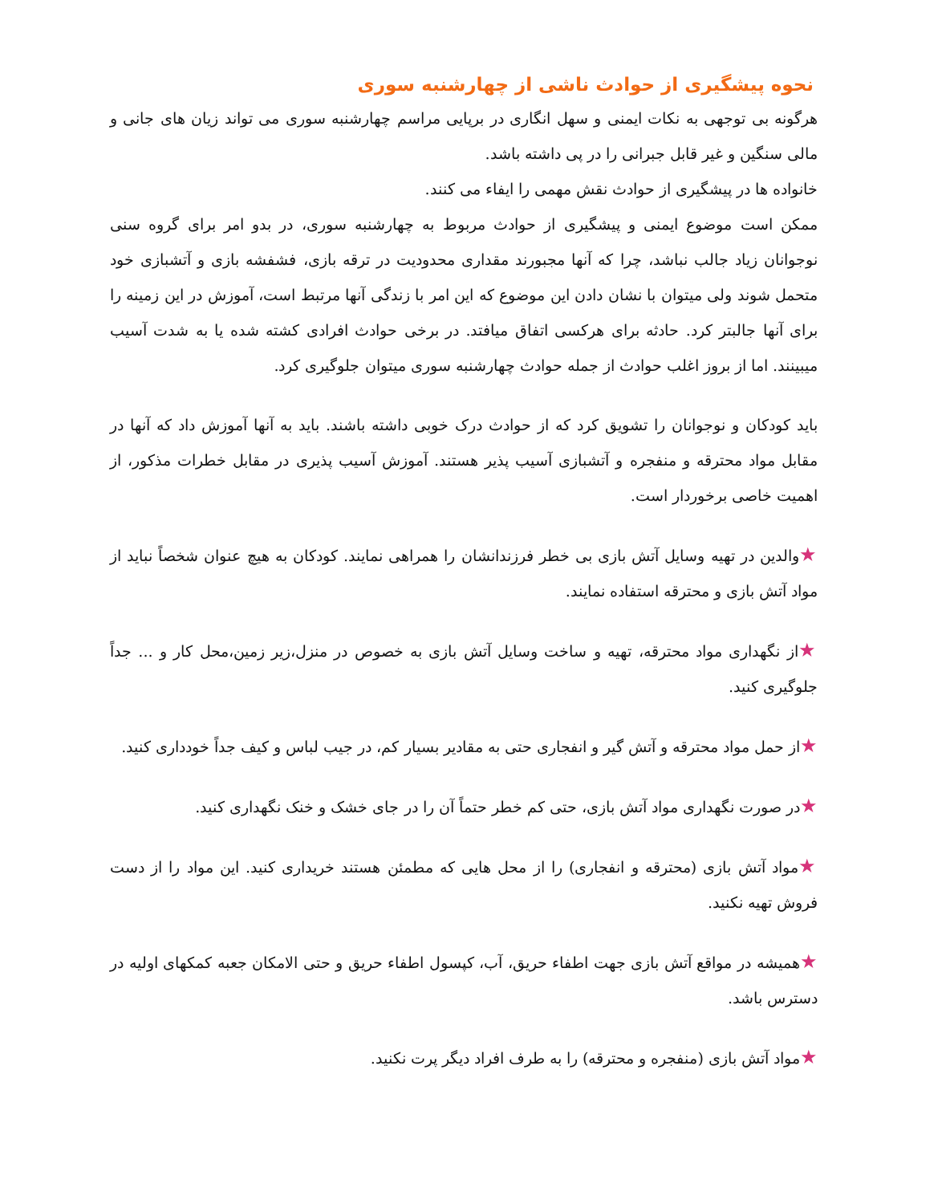نحوه پیشگیری از حوادث ناشی از چهارشنبه سوری
هرگونه بی توجهی به نکات ایمنی و سهل انگاری در برپایی مراسم چهارشنبه سوری می تواند زیان های جانی و مالی سنگین و غیر قابل جبرانی را در پی داشته باشد.
خانواده ها در پیشگیری از حوادث نقش مهمی را ایفاء می کنند.
ممکن است موضوع ایمنی و پیشگیری از حوادث مربوط به چهارشنبه سوری، در بدو امر برای گروه سنی نوجوانان زیاد جالب نباشد، چرا که آنها مجبورند مقداری محدودیت در ترقه بازی، فشفشه بازی و آتشبازی خود متحمل شوند ولی میتوان با نشان دادن این موضوع که این امر با زندگی آنها مرتبط است، آموزش در این زمینه را برای آنها جالبتر کرد. حادثه برای هرکسی اتفاق میافتد. در برخی حوادث افرادی کشته شده یا به شدت آسیب میبینند. اما از بروز اغلب حوادث از جمله حوادث چهارشنبه سوری میتوان جلوگیری کرد.
باید کودکان و نوجوانان را تشویق کرد که از حوادث درک خوبی داشته باشند. باید به آنها آموزش داد که آنها در مقابل مواد محترقه و منفجره و آتشبازی آسیب پذیر هستند. آموزش آسیب پذیری در مقابل خطرات مذکور، از اهمیت خاصی برخوردار است.
★والدین در تهیه وسایل آتش بازی بی خطر فرزندانشان را همراهی نمایند. کودکان به هیچ عنوان شخصاً نباید از مواد آتش بازی و محترقه استفاده نمایند.
★از نگهداری مواد محترقه، تهیه و ساخت وسایل آتش بازی به خصوص در منزل،زیر زمین،محل کار و ... جداً جلوگیری کنید.
★از حمل مواد محترقه و آتش گیر و انفجاری حتی به مقادیر بسیار کم، در جیب لباس و کیف جداً خودداری کنید.
★در صورت نگهداری مواد آتش بازی، حتی کم خطر حتماً آن را در جای خشک و خنک نگهداری کنید.
★مواد آتش بازی (محترقه و انفجاری) را از محل هایی که مطمئن هستند خریداری کنید. این مواد را از دست فروش تهیه نکنید.
★همیشه در مواقع آتش بازی جهت اطفاء حریق، آب، کپسول اطفاء حریق و حتی الامکان جعبه کمکهای اولیه در دسترس باشد.
★مواد آتش بازی (منفجره و محترقه) را به طرف افراد دیگر پرت نکنید.